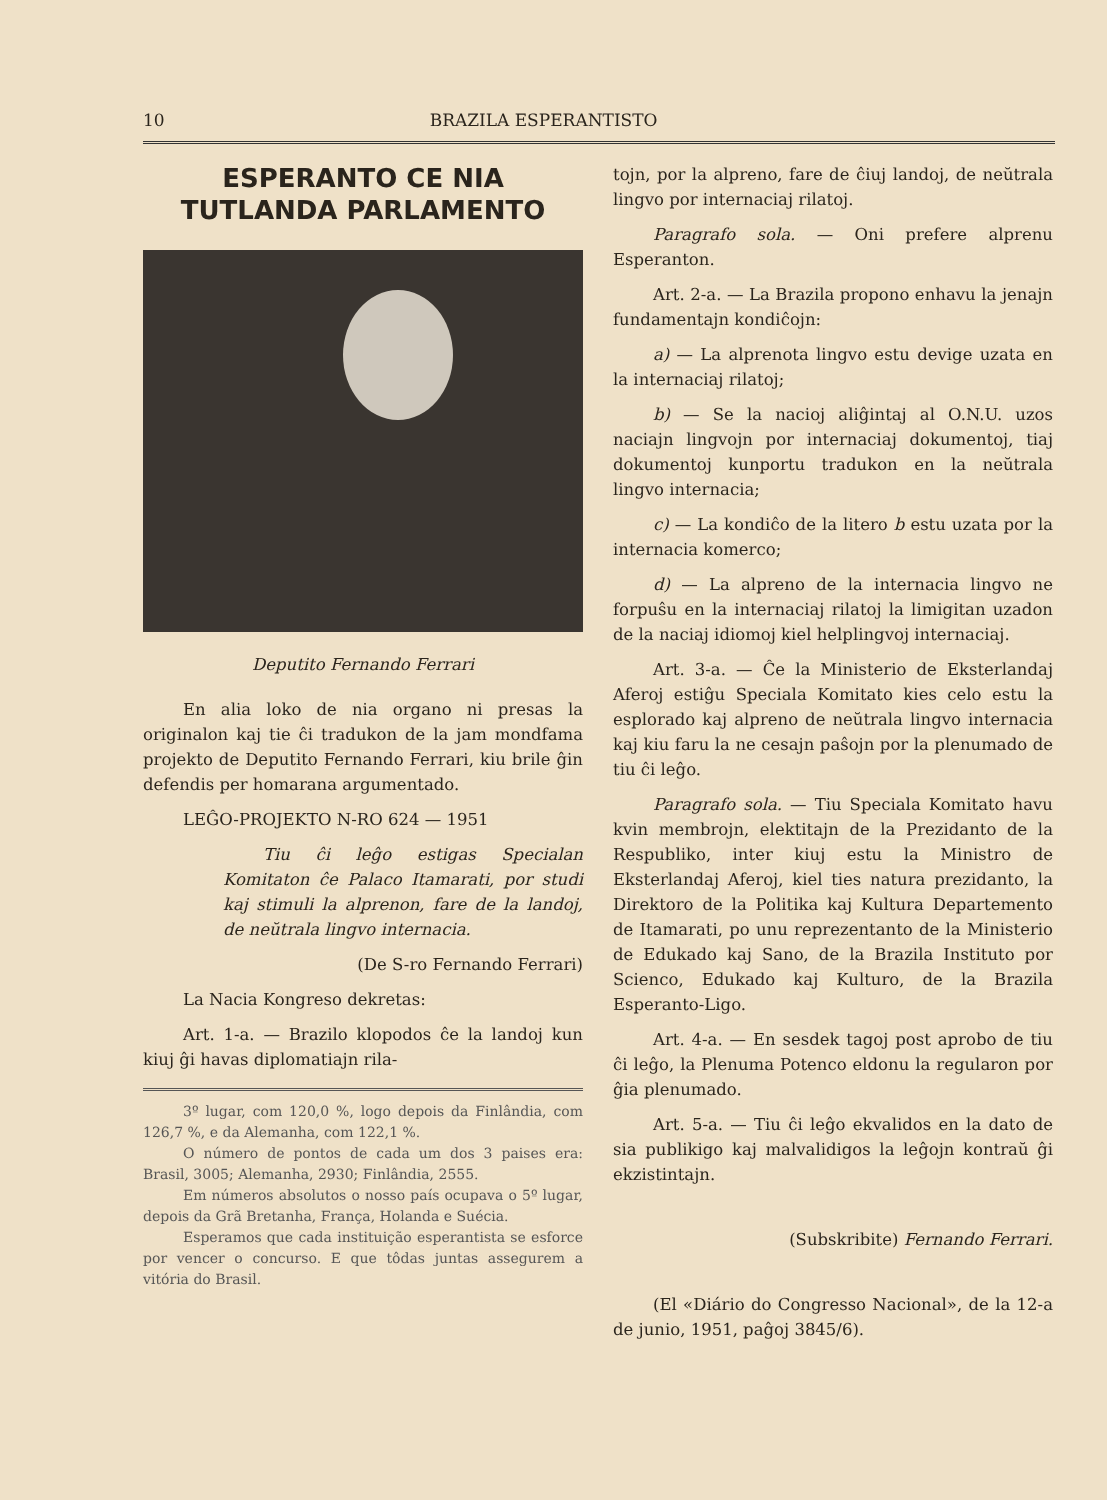10 BRAZILA ESPERANTISTO
ESPERANTO CE NIA TUTLANDA PARLAMENTO
Deputito Fernando Ferrari
En alia loko de nia organo ni presas la originalon kaj tie ĉi tradukon de la jam mondfama projekto de Deputito Fernando Ferrari, kiu brile ĝin defendis per homarana argumentado.
LEĜO-PROJEKTO N-RO 624 — 1951
Tiu ĉi leĝo estigas Specialan Komitaton ĉe Palaco Itamarati, por studi kaj stimuli la alprenon, fare de la landoj, de neŭtrala lingvo internacia.
(De S-ro Fernando Ferrari)
La Nacia Kongreso dekretas:
Art. 1-a. — Brazilo klopodos ĉe la landoj kun kiuj ĝi havas diplomatiajn rila-
3º lugar, com 120,0 %, logo depois da Finlândia, com 126,7 %, e da Alemanha, com 122,1 %.
O número de pontos de cada um dos 3 paises era: Brasil, 3005; Alemanha, 2930; Finlândia, 2555.
Em números absolutos o nosso país ocupava o 5º lugar, depois da Grã Bretanha, França, Holanda e Suécia.
Esperamos que cada instituição esperantista se esforce por vencer o concurso. E que tôdas juntas assegurem a vitória do Brasil.
tojn, por la alpreno, fare de ĉiuj landoj, de neŭtrala lingvo por internaciaj rilatoj.
Paragrafo sola. — Oni prefere alprenu Esperanton.
Art. 2-a. — La Brazila propono enhavu la jenajn fundamentajn kondiĉojn:
a) — La alprenota lingvo estu devige uzata en la internaciaj rilatoj;
b) — Se la nacioj aliĝintaj al O.N.U. uzos naciajn lingvojn por internaciaj dokumentoj, tiaj dokumentoj kunportu tradukon en la neŭtrala lingvo internacia;
c) — La kondiĉo de la litero b estu uzata por la internacia komerco;
d) — La alpreno de la internacia lingvo ne forpuŝu en la internaciaj rilatoj la limigitan uzadon de la naciaj idiomoj kiel helplingvoj internaciaj.
Art. 3-a. — Ĉe la Ministerio de Eksterlandaj Aferoj estiĝu Speciala Komitato kies celo estu la esplorado kaj alpreno de neŭtrala lingvo internacia kaj kiu faru la ne cesajn paŝojn por la plenumado de tiu ĉi leĝo.
Paragrafo sola. — Tiu Speciala Komitato havu kvin membrojn, elektitajn de la Prezidanto de la Respubliko, inter kiuj estu la Ministro de Eksterlandaj Aferoj, kiel ties natura prezidanto, la Direktoro de la Politika kaj Kultura Departemento de Itamarati, po unu reprezentanto de la Ministerio de Edukado kaj Sano, de la Brazila Instituto por Scienco, Edukado kaj Kulturo, de la Brazila Esperanto-Ligo.
Art. 4-a. — En sesdek tagoj post aprobo de tiu ĉi leĝo, la Plenuma Potenco eldonu la regularon por ĝia plenumado.
Art. 5-a. — Tiu ĉi leĝo ekvalidos en la dato de sia publikigo kaj malvalidigos la leĝojn kontraŭ ĝi ekzistintajn.
(Subskribite) Fernando Ferrari.
(El «Diário do Congresso Nacional», de la 12-a de junio, 1951, paĝoj 3845/6).